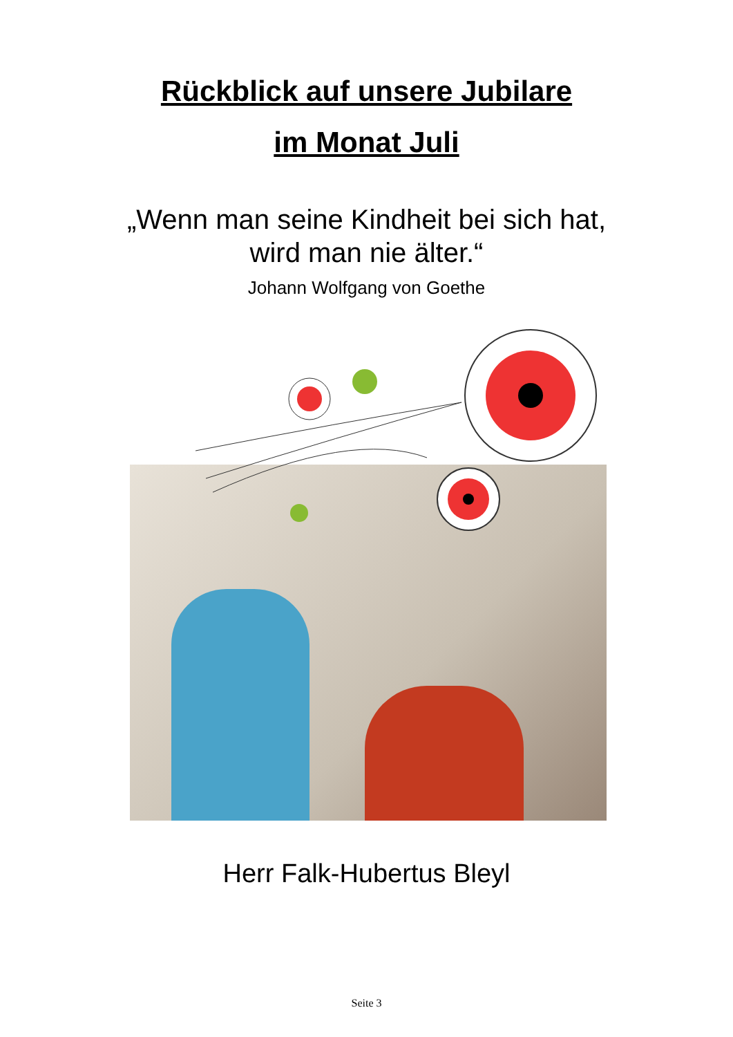Rückblick auf unsere Jubilare
im Monat Juli
„Wenn man seine Kindheit bei sich hat,
wird man nie älter.“
Johann Wolfgang von Goethe
Herr Falk-Hubertus Bleyl
Seite 3